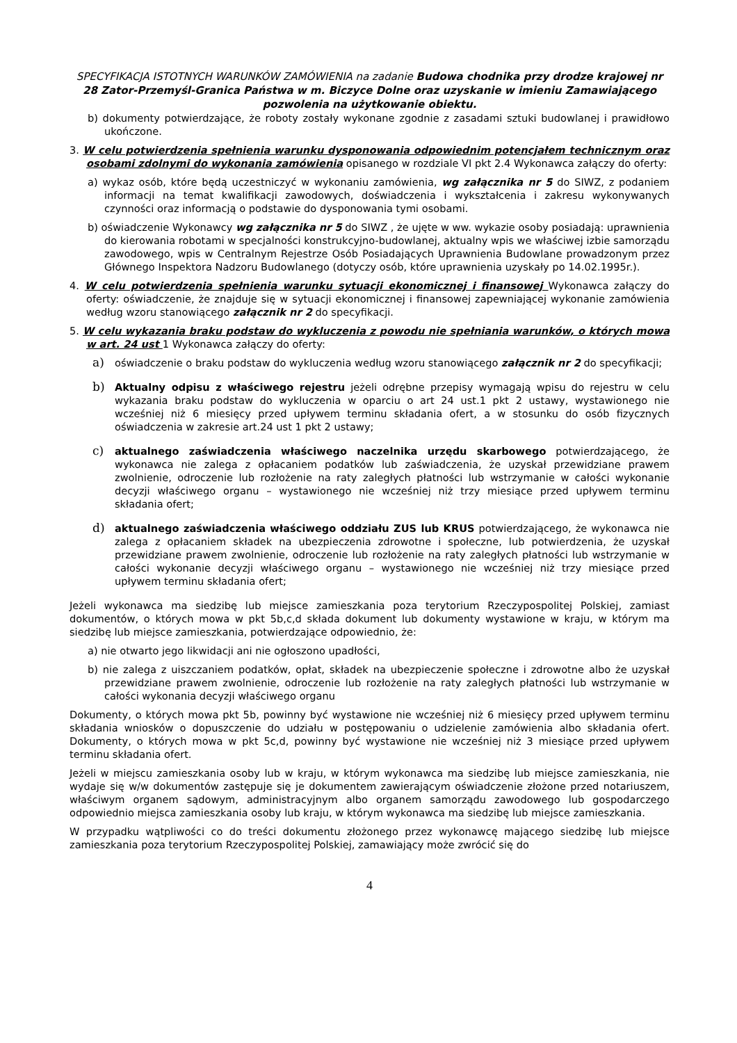SPECYFIKACJA ISTOTNYCH WARUNKÓW ZAMÓWIENIA na zadanie Budowa chodnika przy drodze krajowej nr 28 Zator-Przemyśl-Granica Państwa w m. Biczyce Dolne oraz uzyskanie w imieniu Zamawiającego pozwolenia na użytkowanie obiektu.
b) dokumenty potwierdzające, że roboty zostały wykonane zgodnie z zasadami sztuki budowlanej i prawidłowo ukończone.
3. W celu potwierdzenia spełnienia warunku dysponowania odpowiednim potencjałem technicznym oraz osobami zdolnymi do wykonania zamówienia opisanego w rozdziale VI pkt 2.4 Wykonawca załączy do oferty:
a) wykaz osób, które będą uczestniczyć w wykonaniu zamówienia, wg załącznika nr 5 do SIWZ, z podaniem informacji na temat kwalifikacji zawodowych, doświadczenia i wykształcenia i zakresu wykonywanych czynności oraz informacją o podstawie do dysponowania tymi osobami.
b) oświadczenie Wykonawcy wg załącznika nr 5 do SIWZ , że ujęte w ww. wykazie osoby posiadają: uprawnienia do kierowania robotami w specjalności konstrukcyjno-budowlanej, aktualny wpis we właściwej izbie samorządu zawodowego, wpis w Centralnym Rejestrze Osób Posiadających Uprawnienia Budowlane prowadzonym przez Głównego Inspektora Nadzoru Budowlanego (dotyczy osób, które uprawnienia uzyskały po 14.02.1995r.).
4. W celu potwierdzenia spełnienia warunku sytuacji ekonomicznej i finansowej Wykonawca załączy do oferty: oświadczenie, że znajduje się w sytuacji ekonomicznej i finansowej zapewniającej wykonanie zamówienia według wzoru stanowiącego załącznik nr 2 do specyfikacji.
5. W celu wykazania braku podstaw do wykluczenia z powodu nie spełniania warunków, o których mowa w art. 24 ust 1 Wykonawca załączy do oferty:
a) oświadczenie o braku podstaw do wykluczenia według wzoru stanowiącego załącznik nr 2 do specyfikacji;
b) Aktualny odpisu z właściwego rejestru jeżeli odrębne przepisy wymagają wpisu do rejestru w celu wykazania braku podstaw do wykluczenia w oparciu o art 24 ust.1 pkt 2 ustawy, wystawionego nie wcześniej niż 6 miesięcy przed upływem terminu składania ofert, a w stosunku do osób fizycznych oświadczenia w zakresie art.24 ust 1 pkt 2 ustawy;
c) aktualnego zaświadczenia właściwego naczelnika urzędu skarbowego potwierdzającego, że wykonawca nie zalega z opłacaniem podatków lub zaświadczenia, że uzyskał przewidziane prawem zwolnienie, odroczenie lub rozłożenie na raty zaległych płatności lub wstrzymanie w całości wykonanie decyzji właściwego organu – wystawionego nie wcześniej niż trzy miesiące przed upływem terminu składania ofert;
d) aktualnego zaświadczenia właściwego oddziału ZUS lub KRUS potwierdzającego, że wykonawca nie zalega z opłacaniem składek na ubezpieczenia zdrowotne i społeczne, lub potwierdzenia, że uzyskał przewidziane prawem zwolnienie, odroczenie lub rozłożenie na raty zaległych płatności lub wstrzymanie w całości wykonanie decyzji właściwego organu – wystawionego nie wcześniej niż trzy miesiące przed upływem terminu składania ofert;
Jeżeli wykonawca ma siedzibę lub miejsce zamieszkania poza terytorium Rzeczypospolitej Polskiej, zamiast dokumentów, o których mowa w pkt 5b,c,d składa dokument lub dokumenty wystawione w kraju, w którym ma siedzibę lub miejsce zamieszkania, potwierdzające odpowiednio, że:
a) nie otwarto jego likwidacji ani nie ogłoszono upadłości,
b) nie zalega z uiszczaniem podatków, opłat, składek na ubezpieczenie społeczne i zdrowotne albo że uzyskał przewidziane prawem zwolnienie, odroczenie lub rozłożenie na raty zaległych płatności lub wstrzymanie w całości wykonania decyzji właściwego organu
Dokumenty, o których mowa pkt 5b, powinny być wystawione nie wcześniej niż 6 miesięcy przed upływem terminu składania wniosków o dopuszczenie do udziału w postępowaniu o udzielenie zamówienia albo składania ofert. Dokumenty, o których mowa w pkt 5c,d, powinny być wystawione nie wcześniej niż 3 miesiące przed upływem terminu składania ofert.
Jeżeli w miejscu zamieszkania osoby lub w kraju, w którym wykonawca ma siedzibę lub miejsce zamieszkania, nie wydaje się w/w dokumentów zastępuje się je dokumentem zawierającym oświadczenie złożone przed notariuszem, właściwym organem sądowym, administracyjnym albo organem samorządu zawodowego lub gospodarczego odpowiednio miejsca zamieszkania osoby lub kraju, w którym wykonawca ma siedzibę lub miejsce zamieszkania.
W przypadku wątpliwości co do treści dokumentu złożonego przez wykonawcę mającego siedzibę lub miejsce zamieszkania poza terytorium Rzeczypospolitej Polskiej, zamawiający może zwrócić się do
4